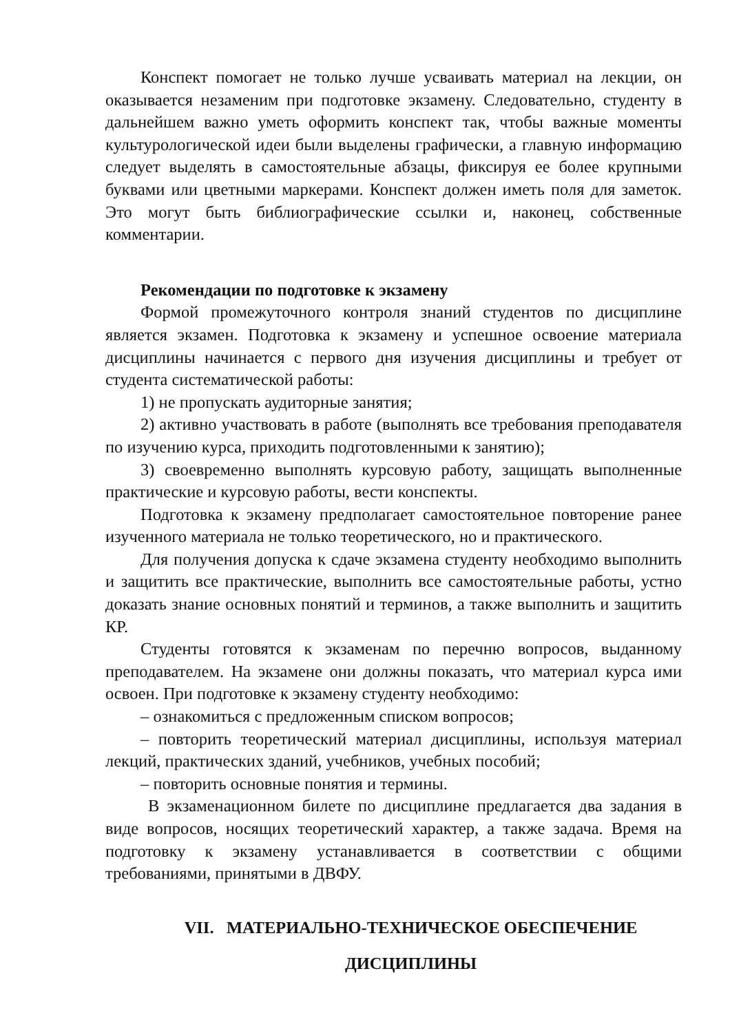Конспект помогает не только лучше усваивать материал на лекции, он оказывается незаменим при подготовке экзамену. Следовательно, студенту в дальнейшем важно уметь оформить конспект так, чтобы важные моменты культурологической идеи были выделены графически, а главную информацию следует выделять в самостоятельные абзацы, фиксируя ее более крупными буквами или цветными маркерами. Конспект должен иметь поля для заметок. Это могут быть библиографические ссылки и, наконец, собственные комментарии.
Рекомендации по подготовке к экзамену
Формой промежуточного контроля знаний студентов по дисциплине является экзамен. Подготовка к экзамену и успешное освоение материала дисциплины начинается с первого дня изучения дисциплины и требует от студента систематической работы:
1) не пропускать аудиторные занятия;
2) активно участвовать в работе (выполнять все требования преподавателя по изучению курса, приходить подготовленными к занятию);
3) своевременно выполнять курсовую работу, защищать выполненные практические и курсовую работы, вести конспекты.
Подготовка к экзамену предполагает самостоятельное повторение ранее изученного материала не только теоретического, но и практического.
Для получения допуска к сдаче экзамена студенту необходимо выполнить и защитить все практические, выполнить все самостоятельные работы, устно доказать знание основных понятий и терминов, а также выполнить и защитить КР.
Студенты готовятся к экзаменам по перечню вопросов, выданному преподавателем. На экзамене они должны показать, что материал курса ими освоен. При подготовке к экзамену студенту необходимо:
– ознакомиться с предложенным списком вопросов;
– повторить теоретический материал дисциплины, используя материал лекций, практических зданий, учебников, учебных пособий;
– повторить основные понятия и термины.
В экзаменационном билете по дисциплине предлагается два задания в виде вопросов, носящих теоретический характер, а также задача. Время на подготовку к экзамену устанавливается в соответствии с общими требованиями, принятыми в ДВФУ.
VII. МАТЕРИАЛЬНО-ТЕХНИЧЕСКОЕ ОБЕСПЕЧЕНИЕ
ДИСЦИПЛИНЫ